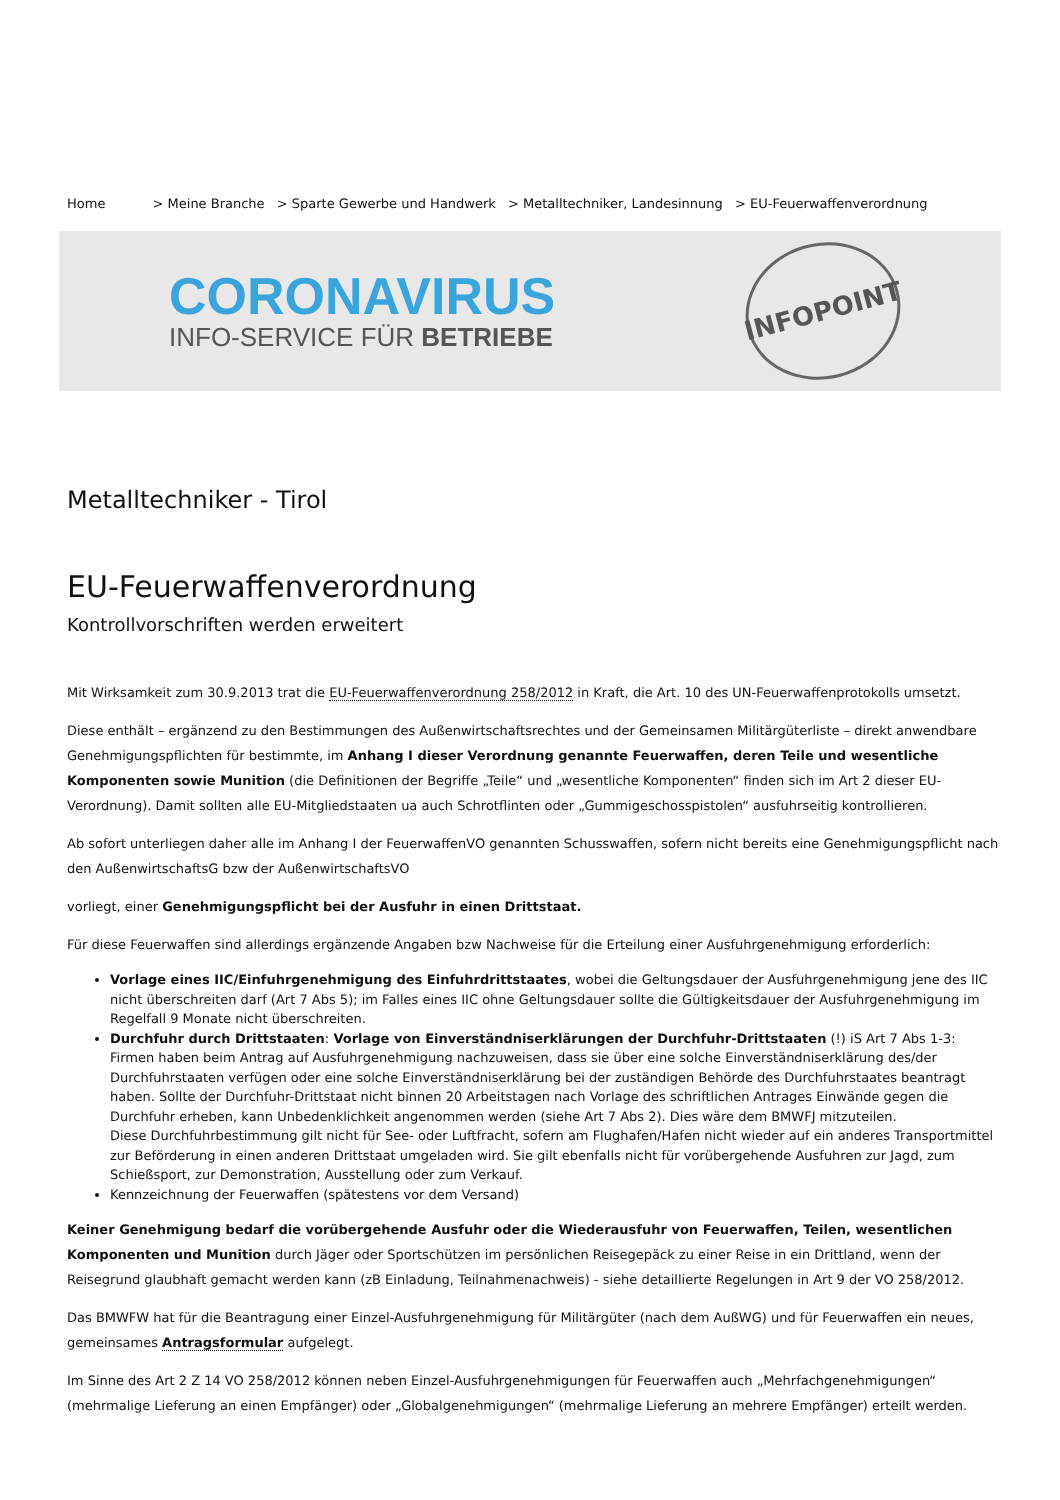Home > Meine Branche > Sparte Gewerbe und Handwerk > Metalltechniker, Landesinnung > EU-Feuerwaffenverordnung
CORONAVIRUS
INFO-SERVICE FÜR BETRIEBE
INFOPOINT
Metalltechniker - Tirol
EU-Feuerwaffenverordnung
Kontrollvorschriften werden erweitert
Mit Wirksamkeit zum 30.9.2013 trat die EU-Feuerwaffenverordnung 258/2012 in Kraft, die Art. 10 des UN-Feuerwaffenprotokolls umsetzt.
Diese enthält – ergänzend zu den Bestimmungen des Außenwirtschaftsrechtes und der Gemeinsamen Militärgüterliste – direkt anwendbare Genehmigungspflichten für bestimmte, im Anhang I dieser Verordnung genannte Feuerwaffen, deren Teile und wesentliche Komponenten sowie Munition (die Definitionen der Begriffe „Teile“ und „wesentliche Komponenten“ finden sich im Art 2 dieser EU-Verordnung). Damit sollten alle EU-Mitgliedstaaten ua auch Schrotflinten oder „Gummigeschosspistolen“ ausfuhrseitig kontrollieren.
Ab sofort unterliegen daher alle im Anhang I der FeuerwaffenVO genannten Schusswaffen, sofern nicht bereits eine Genehmigungspflicht nach den AußenwirtschaftsG bzw der AußenwirtschaftsVO
vorliegt, einer Genehmigungspflicht bei der Ausfuhr in einen Drittstaat.
Für diese Feuerwaffen sind allerdings ergänzende Angaben bzw Nachweise für die Erteilung einer Ausfuhrgenehmigung erforderlich:
Vorlage eines IIC/Einfuhrgenehmigung des Einfuhrdrittstaates, wobei die Geltungsdauer der Ausfuhrgenehmigung jene des IIC nicht überschreiten darf (Art 7 Abs 5); im Falles eines IIC ohne Geltungsdauer sollte die Gültigkeitsdauer der Ausfuhrgenehmigung im Regelfall 9 Monate nicht überschreiten.
Durchfuhr durch Drittstaaten: Vorlage von Einverständniserklärungen der Durchfuhr-Drittstaaten (!) iS Art 7 Abs 1-3:
Firmen haben beim Antrag auf Ausfuhrgenehmigung nachzuweisen, dass sie über eine solche Einverständniserklärung des/der Durchfuhrstaaten verfügen oder eine solche Einverständniserklärung bei der zuständigen Behörde des Durchfuhrstaates beantragt haben. Sollte der Durchfuhr-Drittstaat nicht binnen 20 Arbeitstagen nach Vorlage des schriftlichen Antrages Einwände gegen die Durchfuhr erheben, kann Unbedenklichkeit angenommen werden (siehe Art 7 Abs 2). Dies wäre dem BMWFJ mitzuteilen.
Diese Durchfuhrbestimmung gilt nicht für See- oder Luftfracht, sofern am Flughafen/Hafen nicht wieder auf ein anderes Transportmittel zur Beförderung in einen anderen Drittstaat umgeladen wird. Sie gilt ebenfalls nicht für vorübergehende Ausfuhren zur Jagd, zum Schießsport, zur Demonstration, Ausstellung oder zum Verkauf.
Kennzeichnung der Feuerwaffen (spätestens vor dem Versand)
Keiner Genehmigung bedarf die vorübergehende Ausfuhr oder die Wiederausfuhr von Feuerwaffen, Teilen, wesentlichen Komponenten und Munition durch Jäger oder Sportschützen im persönlichen Reisegepäck zu einer Reise in ein Drittland, wenn der Reisegrund glaubhaft gemacht werden kann (zB Einladung, Teilnahmenachweis) - siehe detaillierte Regelungen in Art 9 der VO 258/2012.
Das BMWFW hat für die Beantragung einer Einzel-Ausfuhrgenehmigung für Militärgüter (nach dem AußWG) und für Feuerwaffen ein neues, gemeinsames Antragsformular aufgelegt.
Im Sinne des Art 2 Z 14 VO 258/2012 können neben Einzel-Ausfuhrgenehmigungen für Feuerwaffen auch „Mehrfachgenehmigungen“ (mehrmalige Lieferung an einen Empfänger) oder „Globalgenehmigungen“ (mehrmalige Lieferung an mehrere Empfänger) erteilt werden.